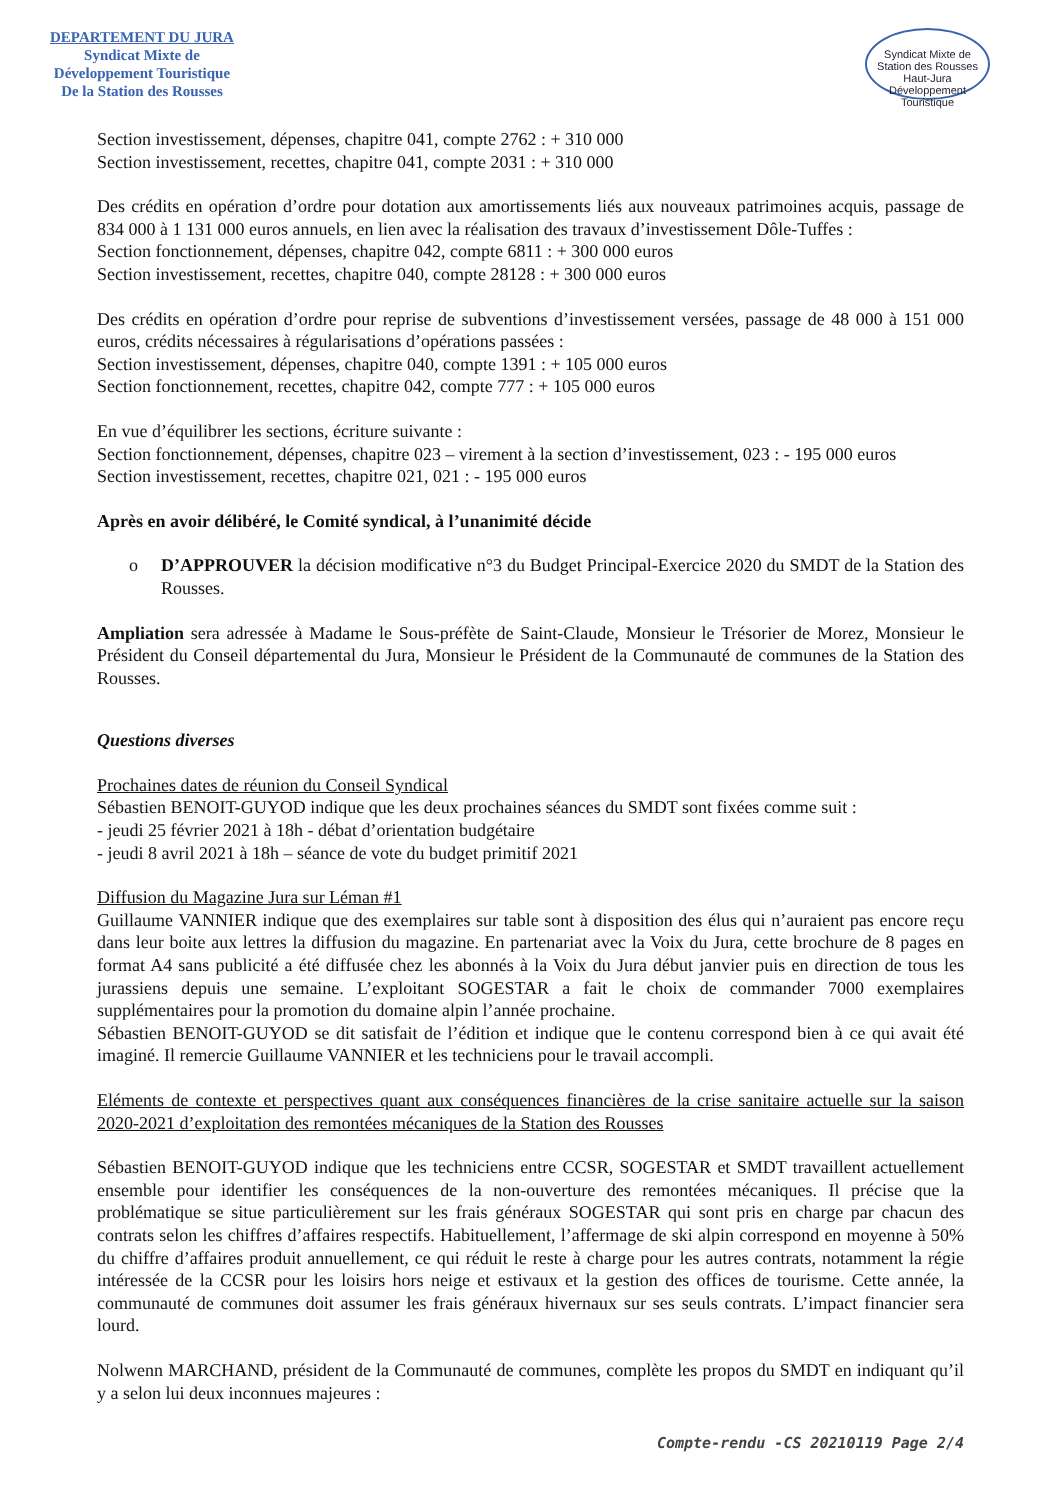DEPARTEMENT DU JURA
Syndicat Mixte de
Développement Touristique
De la Station des Rousses
Syndicat Mixte de
Station des Rousses
Haut-Jura
Développement Touristique
Section investissement, dépenses, chapitre 041, compte 2762 : + 310 000
Section investissement, recettes, chapitre 041, compte 2031 : + 310 000
Des crédits en opération d’ordre pour dotation aux amortissements liés aux nouveaux patrimoines acquis, passage de 834 000 à 1 131 000 euros annuels, en lien avec la réalisation des travaux d’investissement Dôle-Tuffes :
Section fonctionnement, dépenses, chapitre 042, compte 6811 : + 300 000 euros
Section investissement, recettes, chapitre 040, compte 28128 : + 300 000 euros
Des crédits en opération d’ordre pour reprise de subventions d’investissement versées, passage de 48 000 à 151 000 euros, crédits nécessaires à régularisations d’opérations passées :
Section investissement, dépenses, chapitre 040, compte 1391 : + 105 000 euros
Section fonctionnement, recettes, chapitre 042, compte 777 : + 105 000 euros
En vue d’équilibrer les sections, écriture suivante :
Section fonctionnement, dépenses, chapitre 023 – virement à la section d’investissement, 023 : - 195 000 euros
Section investissement, recettes, chapitre 021, 021 : - 195 000 euros
Après en avoir délibéré, le Comité syndical, à l’unanimité décide
o D’APPROUVER la décision modificative n°3 du Budget Principal-Exercice 2020 du SMDT de la Station des Rousses.
Ampliation sera adressée à Madame le Sous-préfète de Saint-Claude, Monsieur le Trésorier de Morez, Monsieur le Président du Conseil départemental du Jura, Monsieur le Président de la Communauté de communes de la Station des Rousses.
Questions diverses
Prochaines dates de réunion du Conseil Syndical
Sébastien BENOIT-GUYOD indique que les deux prochaines séances du SMDT sont fixées comme suit :
- jeudi 25 février 2021 à 18h - débat d’orientation budgétaire
- jeudi 8 avril 2021 à 18h – séance de vote du budget primitif 2021
Diffusion du Magazine Jura sur Léman #1
Guillaume VANNIER indique que des exemplaires sur table sont à disposition des élus qui n’auraient pas encore reçu dans leur boite aux lettres la diffusion du magazine. En partenariat avec la Voix du Jura, cette brochure de 8 pages en format A4 sans publicité a été diffusée chez les abonnés à la Voix du Jura début janvier puis en direction de tous les jurassiens depuis une semaine. L’exploitant SOGESTAR a fait le choix de commander 7000 exemplaires supplémentaires pour la promotion du domaine alpin l’année prochaine.
Sébastien BENOIT-GUYOD se dit satisfait de l’édition et indique que le contenu correspond bien à ce qui avait été imaginé. Il remercie Guillaume VANNIER et les techniciens pour le travail accompli.
Eléments de contexte et perspectives quant aux conséquences financières de la crise sanitaire actuelle sur la saison 2020-2021 d’exploitation des remontées mécaniques de la Station des Rousses
Sébastien BENOIT-GUYOD indique que les techniciens entre CCSR, SOGESTAR et SMDT travaillent actuellement ensemble pour identifier les conséquences de la non-ouverture des remontées mécaniques. Il précise que la problématique se situe particulièrement sur les frais généraux SOGESTAR qui sont pris en charge par chacun des contrats selon les chiffres d’affaires respectifs. Habituellement, l’affermage de ski alpin correspond en moyenne à 50% du chiffre d’affaires produit annuellement, ce qui réduit le reste à charge pour les autres contrats, notamment la régie intéressée de la CCSR pour les loisirs hors neige et estivaux et la gestion des offices de tourisme. Cette année, la communauté de communes doit assumer les frais généraux hivernaux sur ses seuls contrats. L’impact financier sera lourd.
Nolwenn MARCHAND, président de la Communauté de communes, complète les propos du SMDT en indiquant qu’il y a selon lui deux inconnues majeures :
Compte-rendu -CS 20210119 Page 2/4